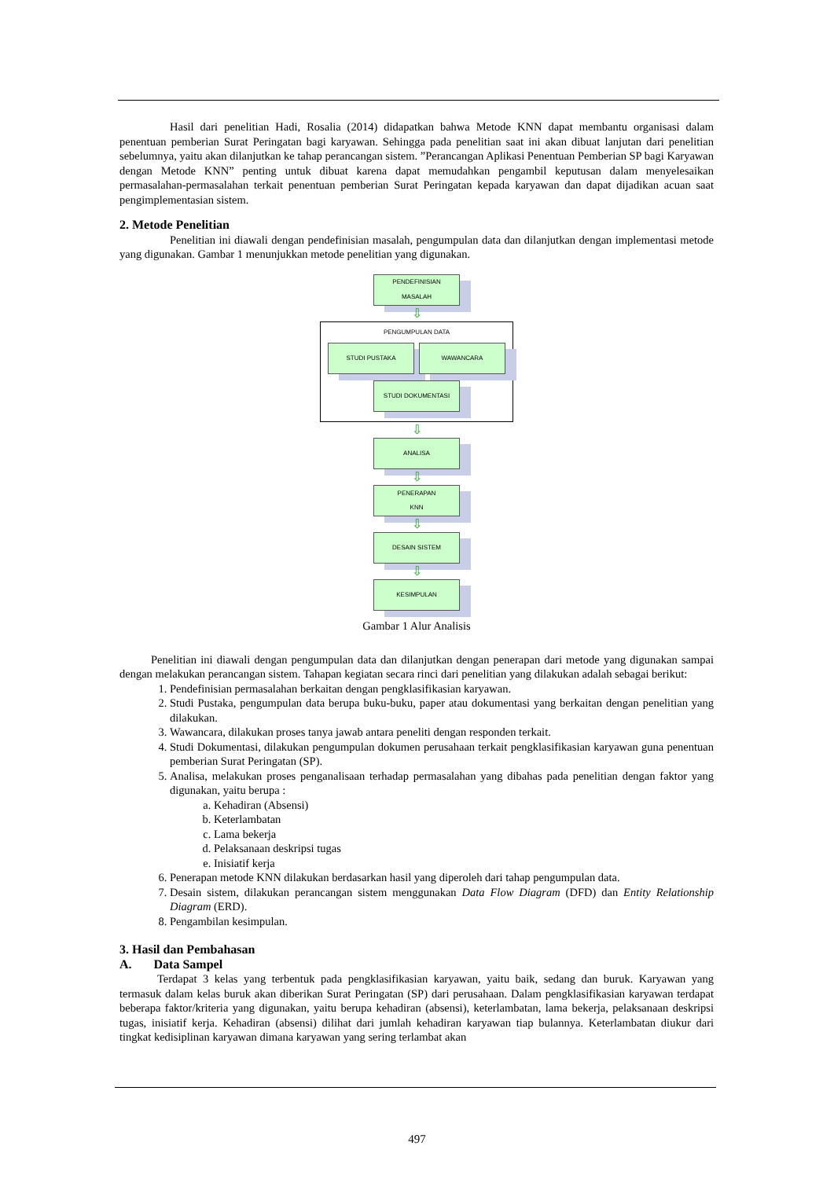Hasil dari penelitian Hadi, Rosalia (2014) didapatkan bahwa Metode KNN dapat membantu organisasi dalam penentuan pemberian Surat Peringatan bagi karyawan. Sehingga pada penelitian saat ini akan dibuat lanjutan dari penelitian sebelumnya, yaitu akan dilanjutkan ke tahap perancangan sistem. ”Perancangan Aplikasi Penentuan Pemberian SP bagi Karyawan dengan Metode KNN” penting untuk dibuat karena dapat memudahkan pengambil keputusan dalam menyelesaikan permasalahan-permasalahan terkait penentuan pemberian Surat Peringatan kepada karyawan dan dapat dijadikan acuan saat pengimplementasian sistem.
2. Metode Penelitian
Penelitian ini diawali dengan pendefinisian masalah, pengumpulan data dan dilanjutkan dengan implementasi metode yang digunakan. Gambar 1 menunjukkan metode penelitian yang digunakan.
PENDEFINISIAN
MASALAH
⇩
PENGUMPULAN DATA
STUDI PUSTAKA WAWANCARA
STUDI DOKUMENTASI
⇩
ANALISA
⇩
PENERAPAN
KNN
⇩
DESAIN SISTEM
⇩
KESIMPULAN
Gambar 1 Alur Analisis
Penelitian ini diawali dengan pengumpulan data dan dilanjutkan dengan penerapan dari metode yang digunakan sampai dengan melakukan perancangan sistem. Tahapan kegiatan secara rinci dari penelitian yang dilakukan adalah sebagai berikut:
1. Pendefinisian permasalahan berkaitan dengan pengklasifikasian karyawan.
2. Studi Pustaka, pengumpulan data berupa buku-buku, paper atau dokumentasi yang berkaitan dengan penelitian yang dilakukan.
3. Wawancara, dilakukan proses tanya jawab antara peneliti dengan responden terkait.
4. Studi Dokumentasi, dilakukan pengumpulan dokumen perusahaan terkait pengklasifikasian karyawan guna penentuan pemberian Surat Peringatan (SP).
5. Analisa, melakukan proses penganalisaan terhadap permasalahan yang dibahas pada penelitian dengan faktor yang digunakan, yaitu berupa :
a. Kehadiran (Absensi)
b. Keterlambatan
c. Lama bekerja
d. Pelaksanaan deskripsi tugas
e. Inisiatif kerja
6. Penerapan metode KNN dilakukan berdasarkan hasil yang diperoleh dari tahap pengumpulan data.
7. Desain sistem, dilakukan perancangan sistem menggunakan Data Flow Diagram (DFD) dan Entity Relationship Diagram (ERD).
8. Pengambilan kesimpulan.
3. Hasil dan Pembahasan
A. Data Sampel
Terdapat 3 kelas yang terbentuk pada pengklasifikasian karyawan, yaitu baik, sedang dan buruk. Karyawan yang termasuk dalam kelas buruk akan diberikan Surat Peringatan (SP) dari perusahaan. Dalam pengklasifikasian karyawan terdapat beberapa faktor/kriteria yang digunakan, yaitu berupa kehadiran (absensi), keterlambatan, lama bekerja, pelaksanaan deskripsi tugas, inisiatif kerja. Kehadiran (absensi) dilihat dari jumlah kehadiran karyawan tiap bulannya. Keterlambatan diukur dari tingkat kedisiplinan karyawan dimana karyawan yang sering terlambat akan
497